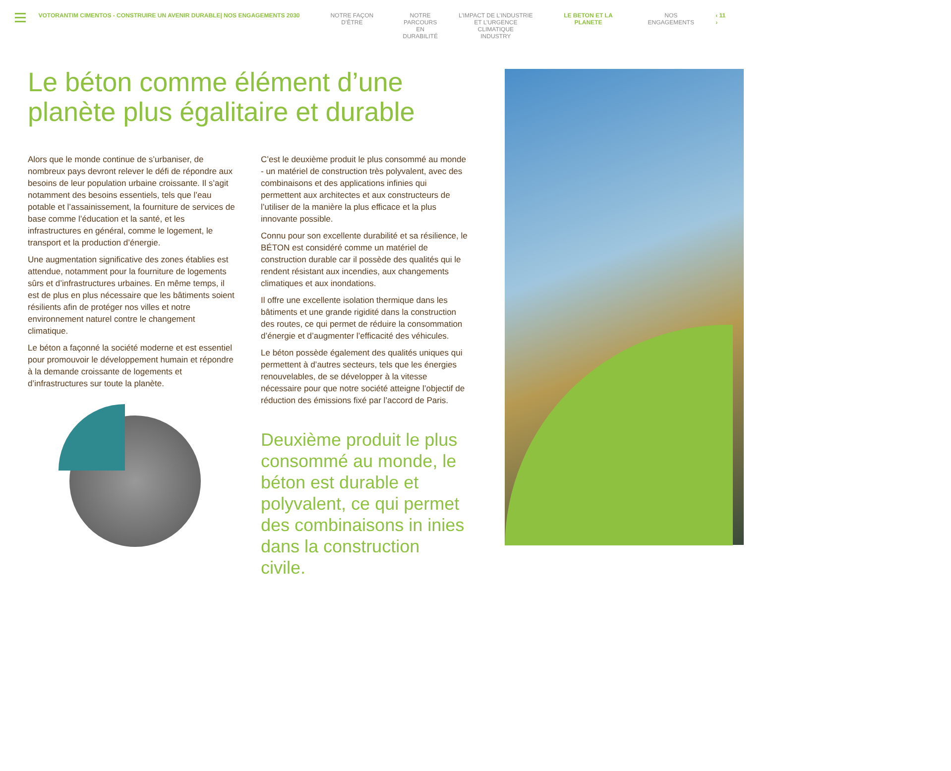VOTORANTIM CIMENTOS - CONSTRUIRE UN AVENIR DURABLE| NOS ENGAGEMENTS 2030 NOTRE FAÇON D’ÊTRE NOTRE
PARCOURS EN
DURABILITÉ
L’IMPACT DE L’INDUSTRIE
ET L’URGENCE CLIMATIQUE
INDUSTRY
LE BETON ET LA PLANETE NOS ENGAGEMENTS ‹ 11 ›
Le béton comme élément d’une planète plus égalitaire et durable
Alors que le monde continue de s’urbaniser, de nombreux pays devront relever le défi de répondre aux besoins de leur population urbaine croissante. Il s’agit notamment des besoins essentiels, tels que l’eau potable et l’assainissement, la fourniture de services de base comme l’éducation et la santé, et les infrastructures en général, comme le logement, le transport et la production d’énergie.
Une augmentation significative des zones établies est attendue, notamment pour la fourniture de logements sûrs et d’infrastructures urbaines. En même temps, il est de plus en plus nécessaire que les bâtiments soient résilients afin de protéger nos villes et notre environnement naturel contre le changement climatique.
Le béton a façonné la société moderne et est essentiel pour promouvoir le développement humain et répondre à la demande croissante de logements et d’infrastructures sur toute la planète.
C’est le deuxième produit le plus consommé au monde - un matériel de construction très polyvalent, avec des combinaisons et des applications infinies qui permettent aux architectes et aux constructeurs de l’utiliser de la manière la plus efficace et la plus innovante possible.
Connu pour son excellente durabilité et sa résilience, le BÉTON est considéré comme un matériel de construction durable car il possède des qualités qui le rendent résistant aux incendies, aux changements climatiques et aux inondations.
Il offre une excellente isolation thermique dans les bâtiments et une grande rigidité dans la construction des routes, ce qui permet de réduire la consommation d’énergie et d’augmenter l’efficacité des véhicules.
Le béton possède également des qualités uniques qui permettent à d’autres secteurs, tels que les énergies renouvelables, de se développer à la vitesse nécessaire pour que notre société atteigne l’objectif de réduction des émissions fixé par l’accord de Paris.
Deuxième produit le plus consommé au monde, le béton est durable et polyvalent, ce qui permet des combinaisons in inies dans la construction civile.